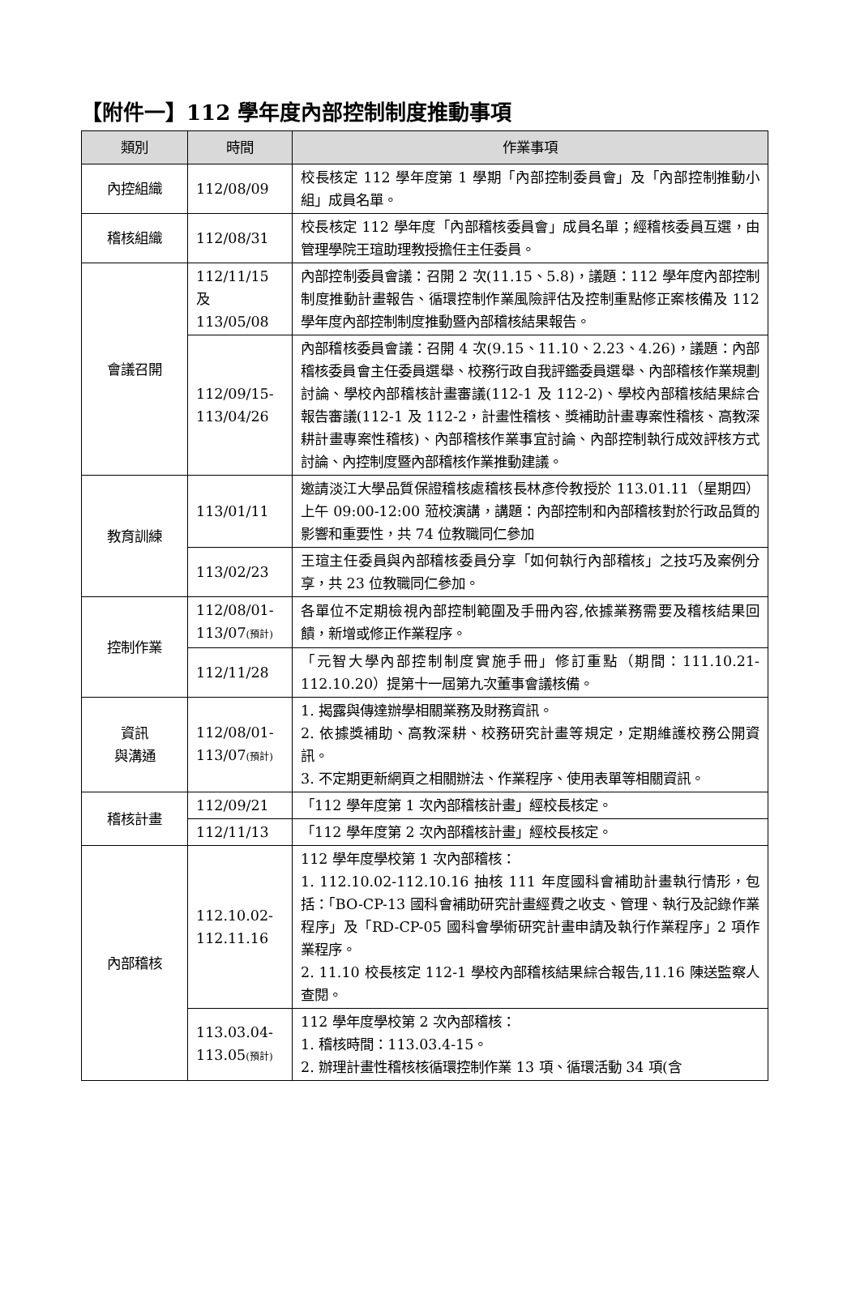【附件一】112 學年度內部控制制度推動事項
| 類別 | 時間 | 作業事項 |
| --- | --- | --- |
| 內控組織 | 112/08/09 | 校長核定 112 學年度第 1 學期「內部控制委員會」及「內部控制推動小組」成員名單。 |
| 稽核組織 | 112/08/31 | 校長核定 112 學年度「內部稽核委員會」成員名單；經稽核委員互選，由管理學院王瑄助理教授擔任主任委員。 |
| 會議召開 | 112/11/15 及 113/05/08 | 內部控制委員會議：召開 2 次(11.15、5.8)，議題：112 學年度內部控制制度推動計畫報告、循環控制作業風險評估及控制重點修正案核備及 112 學年度內部控制制度推動暨內部稽核結果報告。 |
| | 112/09/15-113/04/26 | 內部稽核委員會議：召開 4 次(9.15、11.10、2.23、4.26)，議題：內部稽核委員會主任委員選舉、校務行政自我評鑑委員選舉、內部稽核作業規劃討論、學校內部稽核計畫審議(112-1 及 112-2)、學校內部稽核結果綜合報告審議(112-1 及 112-2，計畫性稽核、獎補助計畫專案性稽核、高教深耕計畫專案性稽核)、內部稽核作業事宜討論、內部控制執行成效評核方式討論、內控制度暨內部稽核作業推動建議。 |
| 教育訓練 | 113/01/11 | 邀請淡江大學品質保證稽核處稽核長林彥伶教授於 113.01.11（星期四）上午 09:00-12:00 蒞校演講，講題：內部控制和內部稽核對於行政品質的影響和重要性，共 74 位教職同仁參加 |
| | 113/02/23 | 王瑄主任委員與內部稽核委員分享「如何執行內部稽核」之技巧及案例分享，共 23 位教職同仁參加。 |
| 控制作業 | 112/08/01-113/07 (預計) | 各單位不定期檢視內部控制範圍及手冊內容,依據業務需要及稽核結果回饋，新增或修正作業程序。 |
| | 112/11/28 | 「元智大學內部控制制度實施手冊」修訂重點（期間：111.10.21-112.10.20）提第十一屆第九次董事會議核備。 |
| 資訊 與溝通 | 112/08/01-113/07 (預計) | 1. 揭露與傳達辦學相關業務及財務資訊。 2. 依據獎補助、高教深耕、校務研究計畫等規定，定期維護校務公開資訊。 3. 不定期更新網頁之相關辦法、作業程序、使用表單等相關資訊。 |
| 稽核計畫 | 112/09/21 | 「112 學年度第 1 次內部稽核計畫」經校長核定。 |
| | 112/11/13 | 「112 學年度第 2 次內部稽核計畫」經校長核定。 |
| 內部稽核 | 112.10.02-112.11.16 | 112 學年度學校第 1 次內部稽核： 1. 112.10.02-112.10.16 抽核 111 年度國科會補助計畫執行情形，包括：「BO-CP-13 國科會補助研究計畫經費之收支、管理、執行及記錄作業程序」及「RD-CP-05 國科會學術研究計畫申請及執行作業程序」2 項作業程序。 2. 11.10 校長核定 112-1 學校內部稽核結果綜合報告,11.16 陳送監察人查閱。 |
| | 113.03.04-113.05 (預計) | 112 學年度學校第 2 次內部稽核： 1. 稽核時間：113.03.4-15。 2. 辦理計畫性稽核核循環控制作業 13 項、循環活動 34 項(含 |